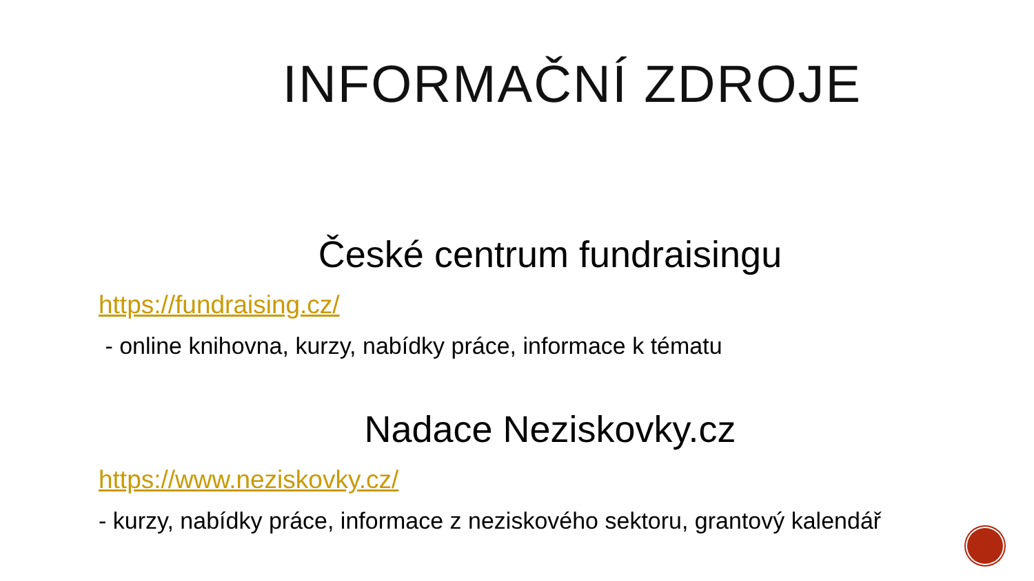INFORMAČNÍ ZDROJE
České centrum fundraisingu
https://fundraising.cz/
- online knihovna, kurzy, nabídky práce, informace k tématu
Nadace Neziskovky.cz
https://www.neziskovky.cz/
- kurzy, nabídky práce, informace z neziskového sektoru, grantový kalendář